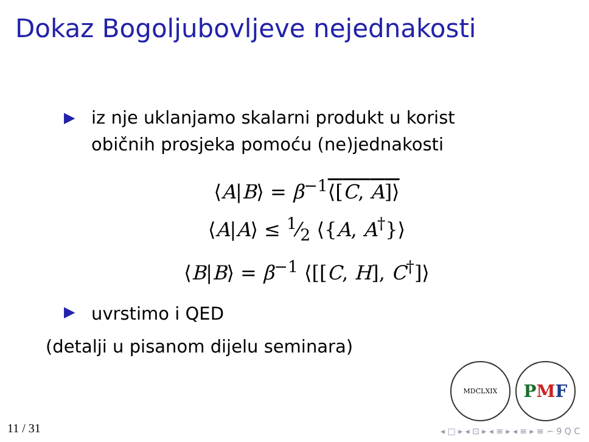Dokaz Bogoljubovljeve nejednakosti
▶ iz nje uklanjamo skalarni produkt u korist
običnih prosjeka pomoću (ne)jednakosti
⟨A|B⟩ = β<sup>−1</sup>⟨[C, A]⟩
⟨A|A⟩ ≤ 1⁄2 ⟨{A, A<sup>†</sup>}⟩
⟨B|B⟩ = β<sup>−1</sup> ⟨[[C, H], C<sup>†</sup>]⟩
▶ uvrstimo i QED
(detalji u pisanom dijelu seminara)
MDCLXIX
P M F
11 / 31
◂ □ ▸ ◂ ⊡ ▸ ◂ ≡ ▸ ◂ ≡ ▸ ≡ ∽ 9 Q C